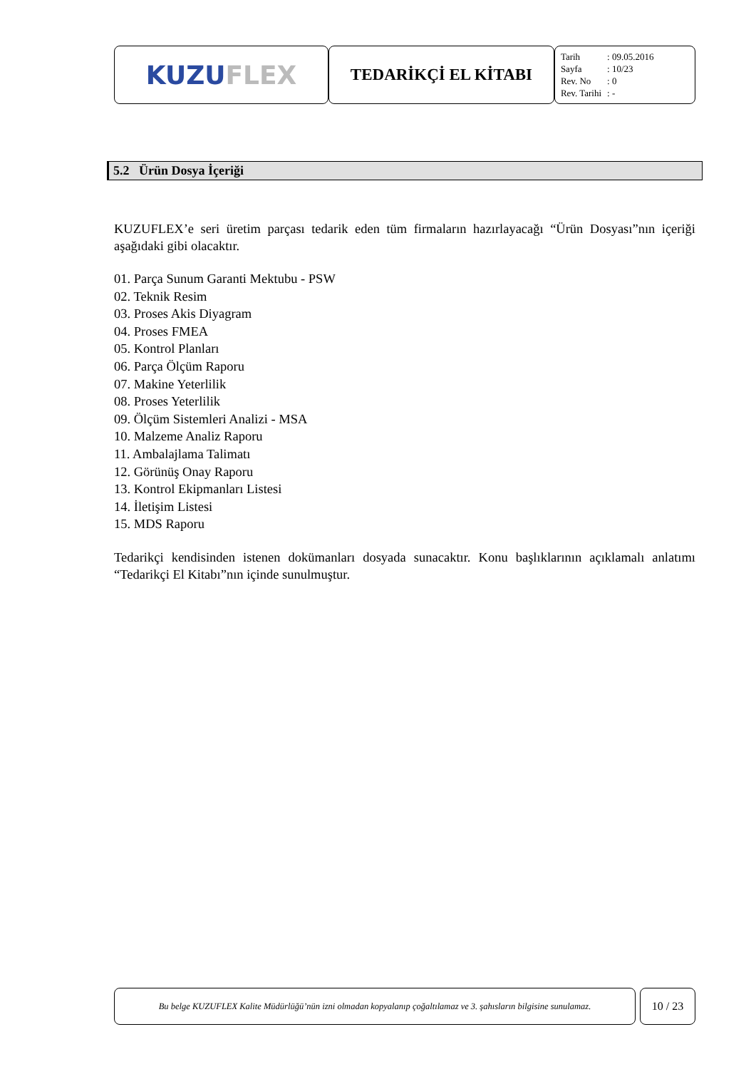KUZU FLEX
TEDARİKÇİ EL KİTABI
| Tarih | : 09.05.2016 |
| Sayfa | : 10/23 |
| Rev. No | : 0 |
| Rev. Tarihi | : - |
5.2 Ürün Dosya İçeriği
KUZUFLEX’e seri üretim parçası tedarik eden tüm firmaların hazırlayacağı “Ürün Dosyası”nın içeriği aşağıdaki gibi olacaktır.
01. Parça Sunum Garanti Mektubu - PSW
02. Teknik Resim
03. Proses Akis Diyagram
04. Proses FMEA
05. Kontrol Planları
06. Parça Ölçüm Raporu
07. Makine Yeterlilik
08. Proses Yeterlilik
09. Ölçüm Sistemleri Analizi - MSA
10. Malzeme Analiz Raporu
11. Ambalajlama Talimatı
12. Görünüş Onay Raporu
13. Kontrol Ekipmanları Listesi
14. İletişim Listesi
15. MDS Raporu
Tedarikçi kendisinden istenen dokümanları dosyada sunacaktır. Konu başlıklarının açıklamalı anlatımı “Tedarikçi El Kitabı”nın içinde sunulmuştur.
Bu belge KUZUFLEX Kalite Müdürlüğü’nün izni olmadan kopyalanıp çoğaltılamaz ve 3. şahısların bilgisine sunulamaz.
10 / 23